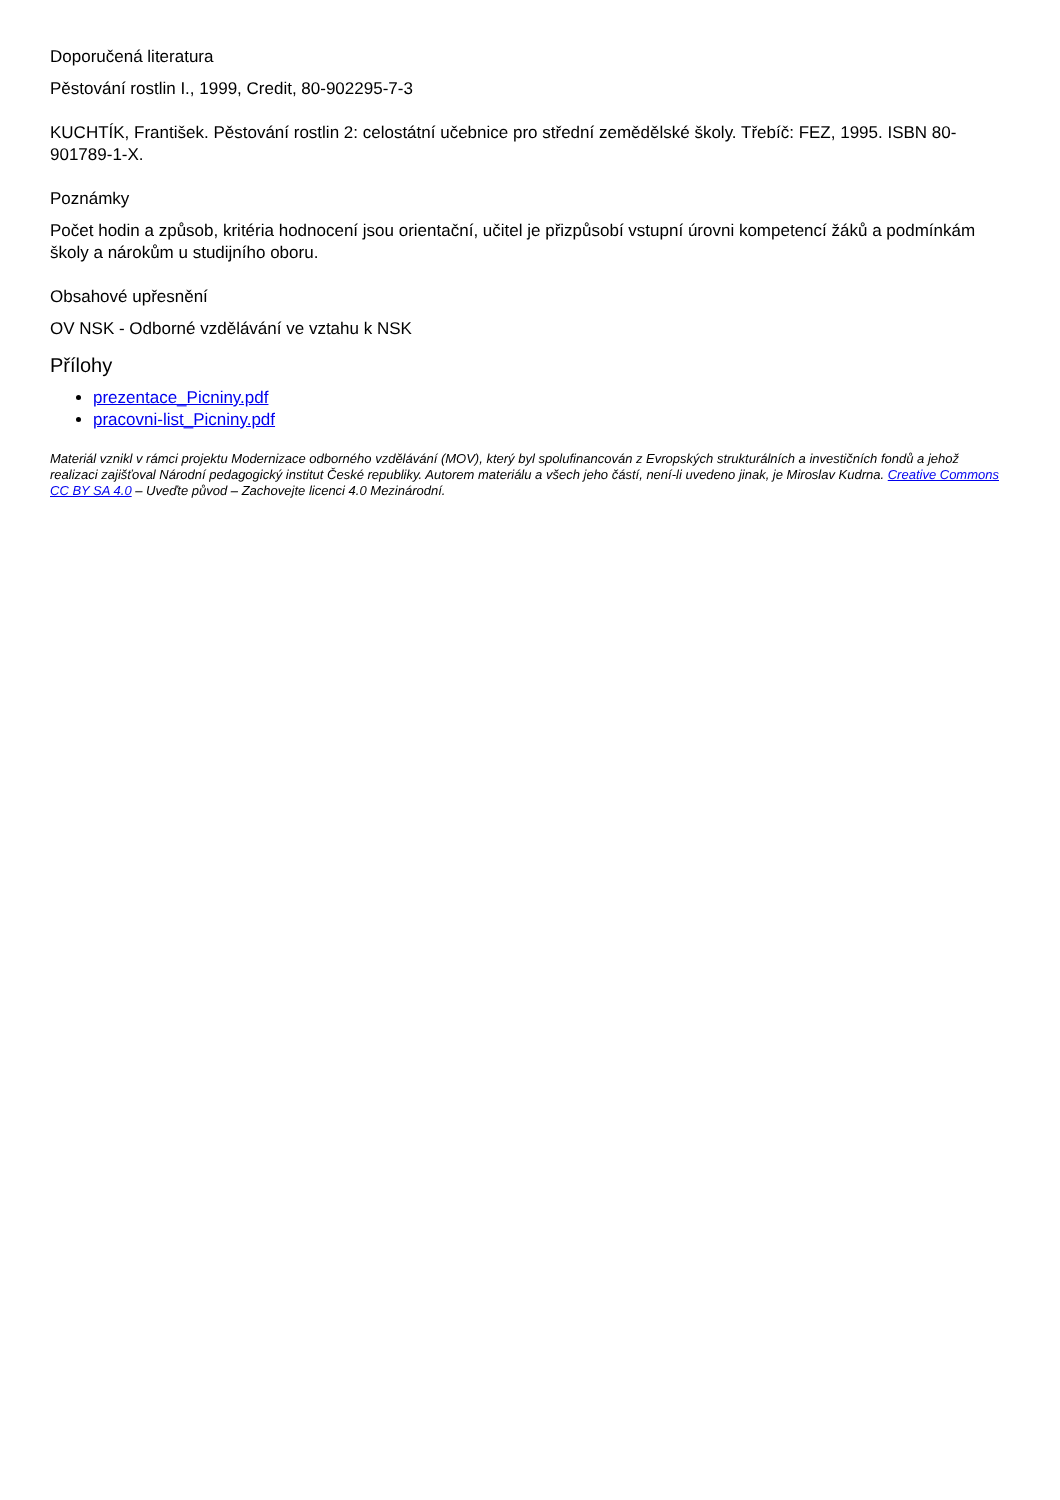Doporučená literatura
Pěstování rostlin I., 1999, Credit, 80-902295-7-3
KUCHTÍK, František. Pěstování rostlin 2: celostátní učebnice pro střední zemědělské školy. Třebíč: FEZ, 1995. ISBN 80-901789-1-X.
Poznámky
Počet hodin a způsob, kritéria hodnocení jsou orientační, učitel je přizpůsobí vstupní úrovni kompetencí žáků a podmínkám školy a nárokům u studijního oboru.
Obsahové upřesnění
OV NSK - Odborné vzdělávání ve vztahu k NSK
Přílohy
prezentace_Picniny.pdf
pracovni-list_Picniny.pdf
Materiál vznikl v rámci projektu Modernizace odborného vzdělávání (MOV), který byl spolufinancován z Evropských strukturálních a investičních fondů a jehož realizaci zajišťoval Národní pedagogický institut České republiky. Autorem materiálu a všech jeho částí, není-li uvedeno jinak, je Miroslav Kudrna. Creative Commons CC BY SA 4.0 – Uveďte původ – Zachovejte licenci 4.0 Mezinárodní.